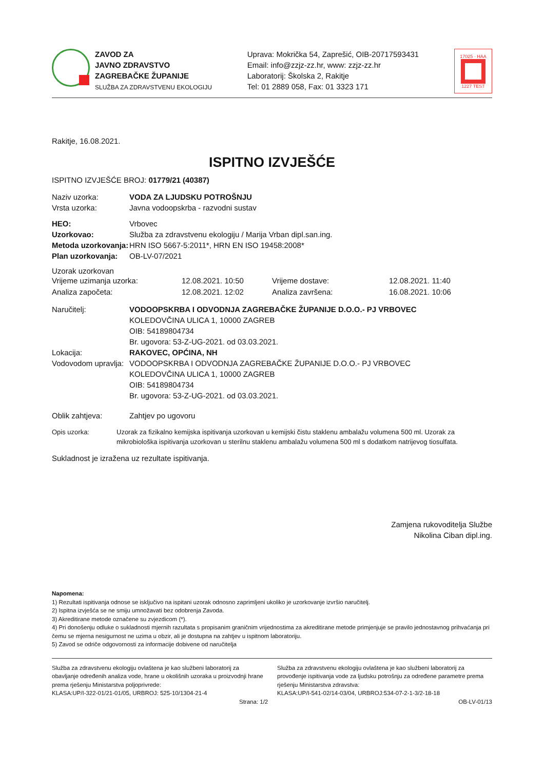ZAVOD ZA
JAVNO ZDRAVSTVO
ZAGREBAČKE ŽUPANIJE
SLUŽBA ZA ZDRAVSTVENU EKOLOGIJU
Uprava: Mokrička 54, Zaprešić, OIB-20717593431
Email: info@zzjz-zz.hr, www: zzjz-zz.hr
Laboratorij: Školska 2, Rakitje
Tel: 01 2889 058, Fax: 01 3323 171
17025 · HAA
1227 TEST
Rakitje, 16.08.2021.
ISPITNO IZVJEŠĆE
ISPITNO IZVJEŠĆE BROJ: 01779/21 (40387)
Naziv uzorka: VODA ZA LJUDSKU POTROŠNJU
Vrsta uzorka:
Javna vodoopskrba - razvodni sustav
HEO:
Vrbovec
Uzorkovao:
Služba za zdravstvenu ekologiju / Marija Vrban dipl.san.ing.
Metoda uzorkovanja:
HRN ISO 5667-5:2011*, HRN EN ISO 19458:2008*
Plan uzorkovanja:
OB-LV-07/2021
Uzorak uzorkovan
| Vrijeme uzimanja uzorka: | 12.08.2021. 10:50 | Vrijeme dostave: | 12.08.2021. 11:40 |
| Analiza započeta: | 12.08.2021. 12:02 | Analiza završena: | 16.08.2021. 10:06 |
Naručitelj: VODOOPSKRBA I ODVODNJA ZAGREBAČKE ŽUPANIJE D.O.O.- PJ VRBOVEC
KOLEDOVČINA ULICA 1, 10000 ZAGREB
OIB: 54189804734
Br. ugovora: 53-Z-UG-2021. od 03.03.2021.
Lokacija: RAKOVEC, OPĆINA, NH
Vodovodom upravlja:
VODOOPSKRBA I ODVODNJA ZAGREBAČKE ŽUPANIJE D.O.O.- PJ VRBOVEC
KOLEDOVČINA ULICA 1, 10000 ZAGREB
OIB: 54189804734
Br. ugovora: 53-Z-UG-2021. od 03.03.2021.
Oblik zahtjeva:
Zahtjev po ugovoru
Opis uzorka: Uzorak za fizikalno kemijska ispitivanja uzorkovan u kemijski čistu staklenu ambalažu volumena 500 ml. Uzorak za mikrobiološka ispitivanja uzorkovan u sterilnu staklenu ambalažu volumena 500 ml s dodatkom natrijevog tiosulfata.
Sukladnost je izražena uz rezultate ispitivanja.
Zamjena rukovoditelja Službe
Nikolina Ciban dipl.ing.
Napomena:
1) Rezultati ispitivanja odnose se isključivo na ispitani uzorak odnosno zaprimljeni ukoliko je uzorkovanje izvršio naručitelj.
2) Ispitna izvješća se ne smiju umnožavati bez odobrenja Zavoda.
3) Akreditirane metode označene su zvjezdicom (*).
4) Pri donošenju odluke o sukladnosti mjernih razultata s propisanim graničnim vrijednostima za akreditirane metode primjenjuje se pravilo jednostavnog prihvaćanja pri čemu se mjerna nesigurnost ne uzima u obzir, ali je dostupna na zahtjev u ispitnom laboratoriju.
5) Zavod se odriče odgovornosti za informacije dobivene od naručitelja
Služba za zdravstvenu ekologiju ovlaštena je kao službeni laboratorij za obavljanje određenih analiza vode, hrane u okolišnih uzoraka u proizvodnji hrane prema rješenju Ministarstva poljoprivrede:
KLASA:UP/I-322-01/21-01/05, URBROJ: 525-10/1304-21-4
Služba za zdravstvenu ekologiju ovlaštena je kao službeni laboratorij za provođenje ispitivanja vode za ljudsku potrošnju za određene parametre prema rješenju Ministarstva zdravstva:
KLASA:UP/I-541-02/14-03/04, URBROJ:534-07-2-1-3/2-18-18
Strana: 1/2 OB-LV-01/13